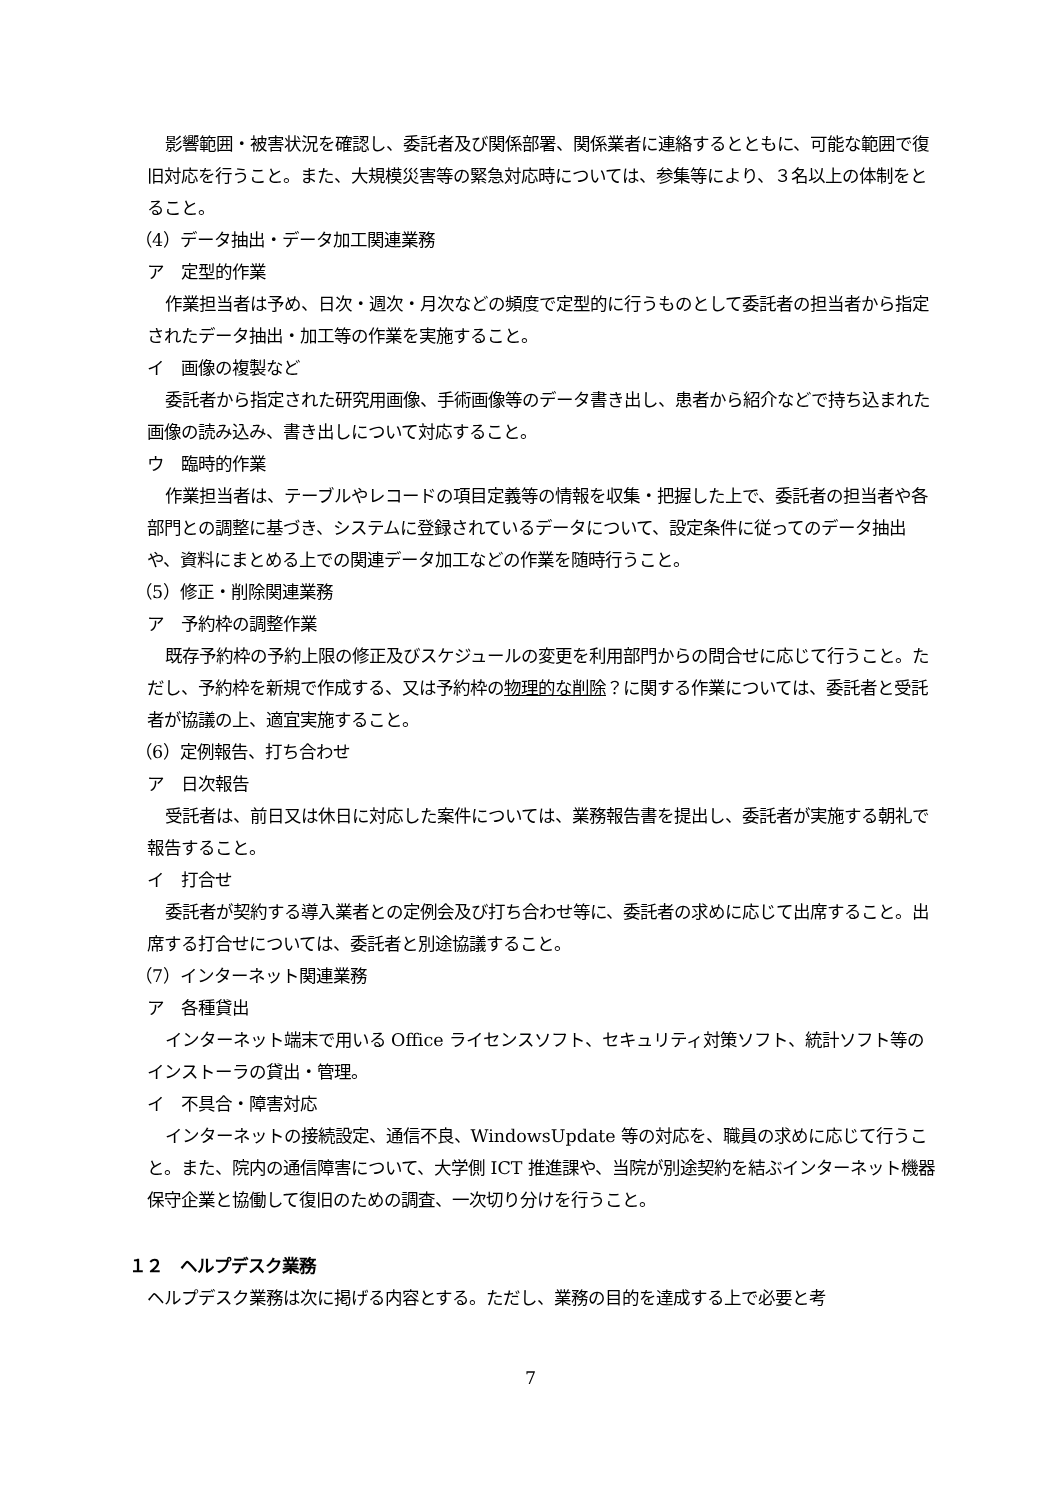影響範囲・被害状況を確認し、委託者及び関係部署、関係業者に連絡するとともに、可能な範囲で復旧対応を行うこと。また、大規模災害等の緊急対応時については、参集等により、３名以上の体制をとること。
（4）データ抽出・データ加工関連業務
ア　定型的作業
作業担当者は予め、日次・週次・月次などの頻度で定型的に行うものとして委託者の担当者から指定されたデータ抽出・加工等の作業を実施すること。
イ　画像の複製など
委託者から指定された研究用画像、手術画像等のデータ書き出し、患者から紹介などで持ち込まれた画像の読み込み、書き出しについて対応すること。
ウ　臨時的作業
作業担当者は、テーブルやレコードの項目定義等の情報を収集・把握した上で、委託者の担当者や各部門との調整に基づき、システムに登録されているデータについて、設定条件に従ってのデータ抽出や、資料にまとめる上での関連データ加工などの作業を随時行うこと。
（5）修正・削除関連業務
ア　予約枠の調整作業
既存予約枠の予約上限の修正及びスケジュールの変更を利用部門からの問合せに応じて行うこと。ただし、予約枠を新規で作成する、又は予約枠の物理的な削除？に関する作業については、委託者と受託者が協議の上、適宜実施すること。
（6）定例報告、打ち合わせ
ア　日次報告
受託者は、前日又は休日に対応した案件については、業務報告書を提出し、委託者が実施する朝礼で報告すること。
イ　打合せ
委託者が契約する導入業者との定例会及び打ち合わせ等に、委託者の求めに応じて出席すること。出席する打合せについては、委託者と別途協議すること。
（7）インターネット関連業務
ア　各種貸出
インターネット端末で用いる Office ライセンスソフト、セキュリティ対策ソフト、統計ソフト等のインストーラの貸出・管理。
イ　不具合・障害対応
インターネットの接続設定、通信不良、WindowsUpdate 等の対応を、職員の求めに応じて行うこと。また、院内の通信障害について、大学側 ICT 推進課や、当院が別途契約を結ぶインターネット機器保守企業と協働して復旧のための調査、一次切り分けを行うこと。
１２　ヘルプデスク業務
ヘルプデスク業務は次に掲げる内容とする。ただし、業務の目的を達成する上で必要と考
7